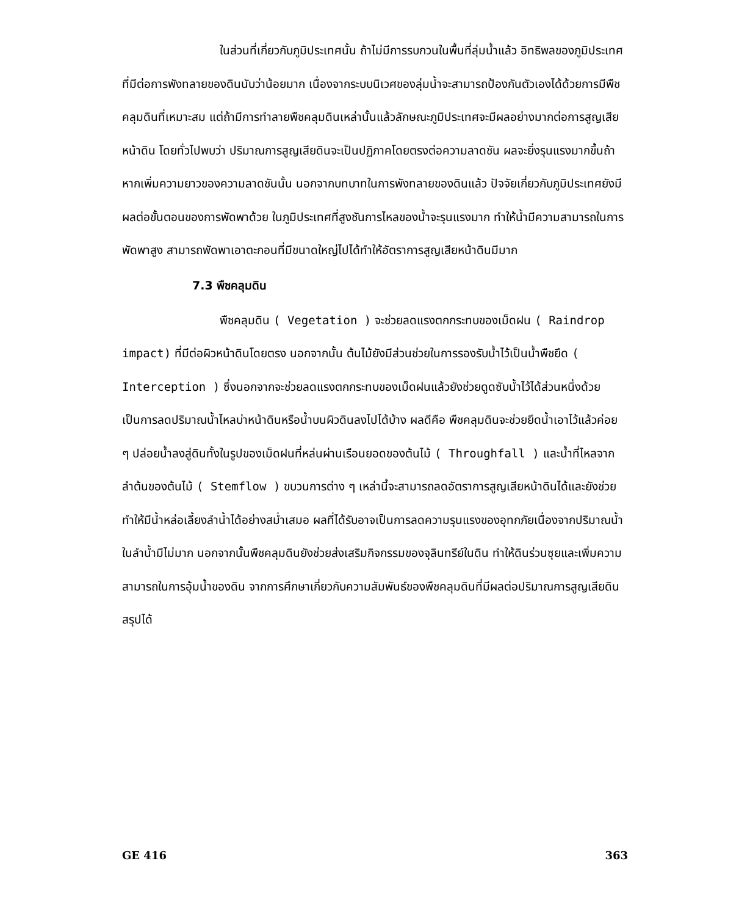ในส่วนที่เกี่ยวกับภูมิประเทศนั้น ถ้าไม่มีการรบกวนในพื้นที่ลุ่มน้ำแล้ว อิทธิพลของภูมิประเทศที่มีต่อการพังทลายของดินนับว่าน้อยมาก เนื่องจากระบบนิเวศของลุ่มน้ำจะสามารถป้องกันตัวเองได้ด้วยการมีพืชคลุมดินที่เหมาะสม แต่ถ้ามีการทำลายพืชคลุมดินเหล่านั้นแล้วลักษณะภูมิประเทศจะมีผลอย่างมากต่อการสูญเสียหน้าดิน โดยทั่วไปพบว่า ปริมาณการสูญเสียดินจะเป็นปฏิภาคโดยตรงต่อความลาดชัน ผลจะยิ่งรุนแรงมากขึ้นถ้าหากเพิ่มความยาวของความลาดชันนั้น นอกจากบทบาทในการพังทลายของดินแล้ว ปัจจัยเกี่ยวกับภูมิประเทศยังมีผลต่อขั้นตอนของการพัดพาด้วย ในภูมิประเทศที่สูงชันการไหลของน้ำจะรุนแรงมาก ทำให้น้ำมีความสามารถในการพัดพาสูง สามารถพัดพาเอาตะกอนที่มีขนาดใหญ่ไปได้ทำให้อัตราการสูญเสียหน้าดินมีมาก
7.3 พืชคลุมดิน
พืชคลุมดิน ( Vegetation ) จะช่วยลดแรงตกกระทบของเม็ดฝน ( Raindrop impact) ที่มีต่อผิวหน้าดินโดยตรง นอกจากนั้น ต้นไม้ยังมีส่วนช่วยในการรองรับน้ำไว้เป็นน้ำพืชยึด ( Interception ) ซึ่งนอกจากจะช่วยลดแรงตกกระทบของเม็ดฝนแล้วยังช่วยดูดซับน้ำไว้ได้ส่วนหนึ่งด้วย เป็นการลดปริมาณน้ำไหลบ่าหน้าดินหรือน้ำบนผิวดินลงไปได้บ้าง ผลดีคือ พืชคลุมดินจะช่วยยึดน้ำเอาไว้แล้วค่อย ๆ ปล่อยน้ำลงสู่ดินทั้งในรูปของเม็ดฝนที่หล่นผ่านเรือนยอดของต้นไม้ ( Throughfall ) และน้ำที่ไหลจากลำต้นของต้นไม้ ( Stemflow ) ขบวนการต่าง ๆ เหล่านี้จะสามารถลดอัตราการสูญเสียหน้าดินได้และยังช่วยทำให้มีน้ำหล่อเลี้ยงลำน้ำได้อย่างสม่ำเสมอ ผลที่ได้รับอาจเป็นการลดความรุนแรงของอุทกภัยเนื่องจากปริมาณน้ำในลำน้ำมีไม่มาก นอกจากนั้นพืชคลุมดินยังช่วยส่งเสริมกิจกรรมของจุลินทรีย์ในดิน ทำให้ดินร่วนซุยและเพิ่มความสามารถในการอุ้มน้ำของดิน จากการศึกษาเกี่ยวกับความสัมพันธ์ของพืชคลุมดินที่มีผลต่อปริมาณการสูญเสียดิน สรุปได้
GE 416 363